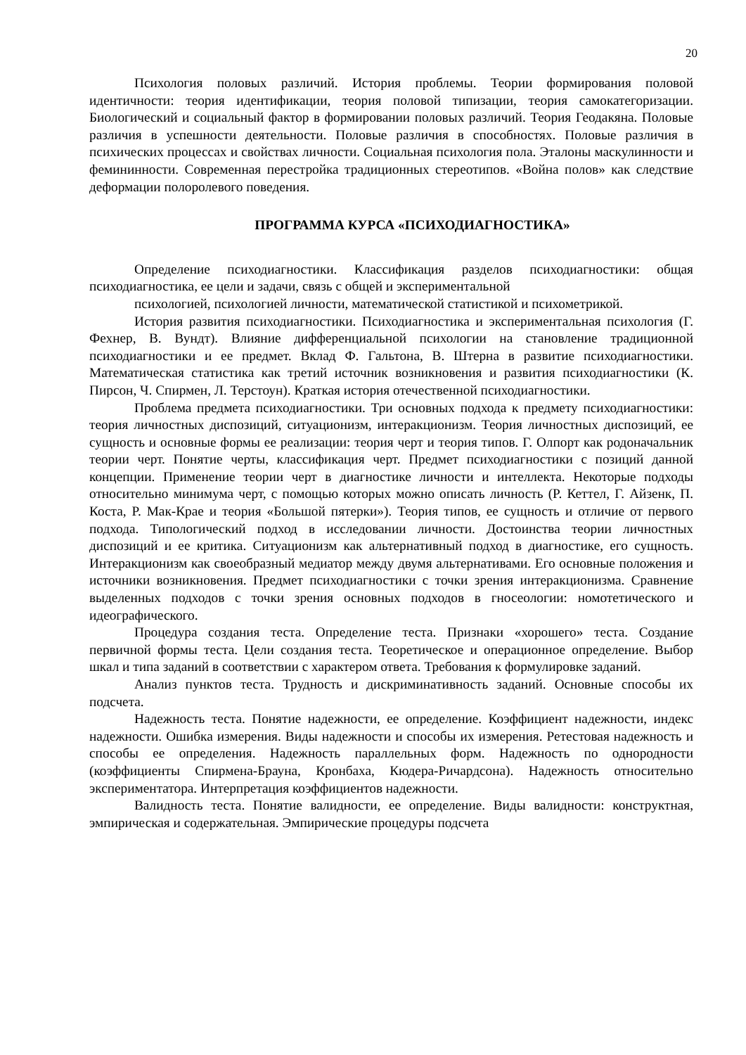20
Психология половых различий. История проблемы. Теории формирования половой идентичности: теория идентификации, теория половой типизации, теория самокатегоризации. Биологический и социальный фактор в формировании половых различий. Теория Геодакяна. Половые различия в успешности деятельности. Половые различия в способностях. Половые различия в психических процессах и свойствах личности. Социальная психология пола. Эталоны маскулинности и фемининности. Современная перестройка традиционных стереотипов. «Война полов» как следствие деформации полоролевого поведения.
ПРОГРАММА КУРСА «ПСИХОДИАГНОСТИКА»
Определение психодиагностики. Классификация разделов психодиагностики: общая психодиагностика, ее цели и задачи, связь с общей и экспериментальной
психологией, психологией личности, математической статистикой и психометрикой.
История развития психодиагностики. Психодиагностика и экспериментальная психология (Г. Фехнер, В. Вундт). Влияние дифференциальной психологии на становление традиционной психодиагностики и ее предмет. Вклад Ф. Гальтона, В. Штерна в развитие психодиагностики. Математическая статистика как третий источник возникновения и развития психодиагностики (К. Пирсон, Ч. Спирмен, Л. Терстоун). Краткая история отечественной психодиагностики.
Проблема предмета психодиагностики. Три основных подхода к предмету психодиагностики: теория личностных диспозиций, ситуационизм, интеракционизм. Теория личностных диспозиций, ее сущность и основные формы ее реализации: теория черт и теория типов. Г. Олпорт как родоначальник теории черт. Понятие черты, классификация черт. Предмет психодиагностики с позиций данной концепции. Применение теории черт в диагностике личности и интеллекта. Некоторые подходы относительно минимума черт, с помощью которых можно описать личность (Р. Кеттел, Г. Айзенк, П. Коста, Р. Мак-Крае и теория «Большой пятерки»). Теория типов, ее сущность и отличие от первого подхода. Типологический подход в исследовании личности. Достоинства теории личностных диспозиций и ее критика. Ситуационизм как альтернативный подход в диагностике, его сущность. Интеракционизм как своеобразный медиатор между двумя альтернативами. Его основные положения и источники возникновения. Предмет психодиагностики с точки зрения интеракционизма. Сравнение выделенных подходов с точки зрения основных подходов в гносеологии: номотетического и идеографического.
Процедура создания теста. Определение теста. Признаки «хорошего» теста. Создание первичной формы теста. Цели создания теста. Теоретическое и операционное определение. Выбор шкал и типа заданий в соответствии с характером ответа. Требования к формулировке заданий.
Анализ пунктов теста. Трудность и дискриминативность заданий. Основные способы их подсчета.
Надежность теста. Понятие надежности, ее определение. Коэффициент надежности, индекс надежности. Ошибка измерения. Виды надежности и способы их измерения. Ретестовая надежность и способы ее определения. Надежность параллельных форм. Надежность по однородности (коэффициенты Спирмена-Брауна, Кронбаха, Кюдера-Ричардсона). Надежность относительно экспериментатора. Интерпретация коэффициентов надежности.
Валидность теста. Понятие валидности, ее определение. Виды валидности: конструктная, эмпирическая и содержательная. Эмпирические процедуры подсчета